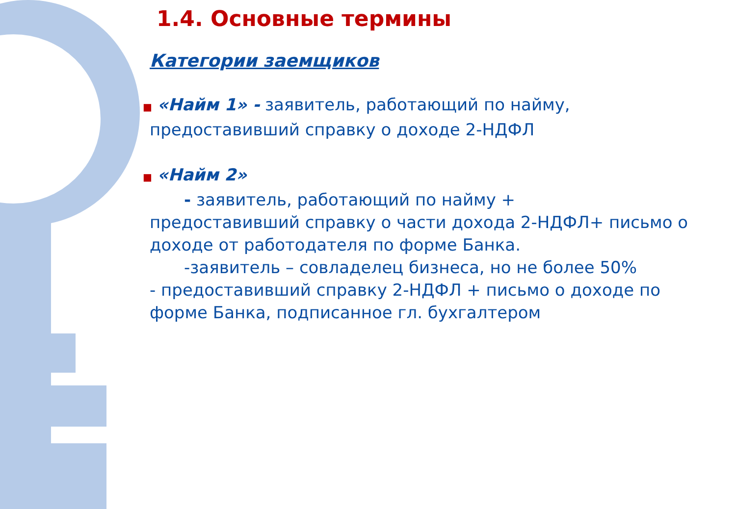1.4. Основные термины
Категории заемщиков
■ «Найм 1» - заявитель, работающий по найму, предоставивший справку о доходе 2-НДФЛ
■ «Найм 2»
- заявитель, работающий по найму +
предоставивший справку о части дохода 2-НДФЛ+ письмо о доходе от работодателя по форме Банка.
-заявитель – совладелец бизнеса, но не более 50%
- предоставивший справку 2-НДФЛ + письмо о доходе по форме Банка, подписанное гл. бухгалтером